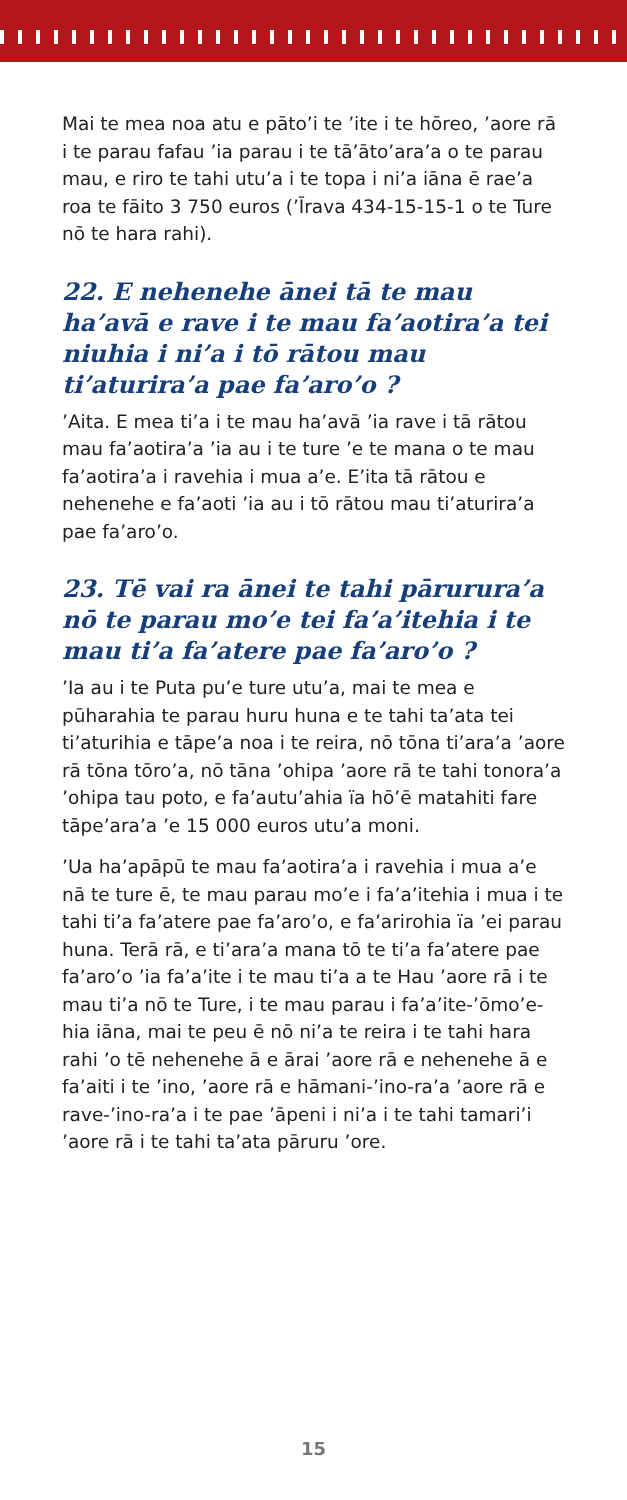Mai te mea noa atu e pāto’i te ’ite i te hōreo, ’aore rā i te parau fafau ’ia parau i te tā’āto’ara’a o te parau mau, e riro te tahi utu’a i te topa i ni’a iāna ē rae’a roa te fāito 3 750 euros (’Īrava 434-15-15-1 o te Ture nō te hara rahi).
22. E nehenehe ānei tā te mau ha’avā e rave i te mau fa’aotira’a tei niuhia i ni’a i tō rātou mau ti’aturira’a pae fa’aro’o ?
’Aita. E mea ti’a i te mau ha’avā ’ia rave i tā rātou mau fa’aotira’a ’ia au i te ture ’e te mana o te mau fa’aotira’a i ravehia i mua a’e. E’ita tā rātou e nehenehe e fa’aoti ’ia au i tō rātou mau ti’aturira’a pae fa’aro’o.
23. Tē vai ra ānei te tahi pārurura’a nō te parau mo’e tei fa’a’itehia i te mau ti’a fa’atere pae fa’aro’o ?
’Ia au i te Puta pu’e ture utu’a, mai te mea e pūharahia te parau huru huna e te tahi ta’ata tei ti’aturihia e tāpe’a noa i te reira, nō tōna ti’ara’a ’aore rā tōna tōro’a, nō tāna ’ohipa ’aore rā te tahi tonora’a ’ohipa tau poto, e fa’autu’ahia ïa hō’ē matahiti fare tāpe’ara’a ’e 15 000 euros utu’a moni.
’Ua ha’apāpū te mau fa’aotira’a i ravehia i mua a’e nā te ture ē, te mau parau mo’e i fa’a’itehia i mua i te tahi ti’a fa’atere pae fa’aro’o, e fa’arirohia ïa ’ei parau huna. Terā rā, e ti’ara’a mana tō te ti’a fa’atere pae fa’aro’o ’ia fa’a’ite i te mau ti’a a te Hau ’aore rā i te mau ti’a nō te Ture, i te mau parau i fa’a’ite-’ōmo’e-hia iāna, mai te peu ē nō ni’a te reira i te tahi hara rahi ’o tē nehenehe ā e ārai ’aore rā e nehenehe ā e fa’aiti i te ’ino, ’aore rā e hāmani-’ino-ra’a ’aore rā e rave-’ino-ra’a i te pae ’āpeni i ni’a i te tahi tamari’i ’aore rā i te tahi ta’ata pāruru ’ore.
15